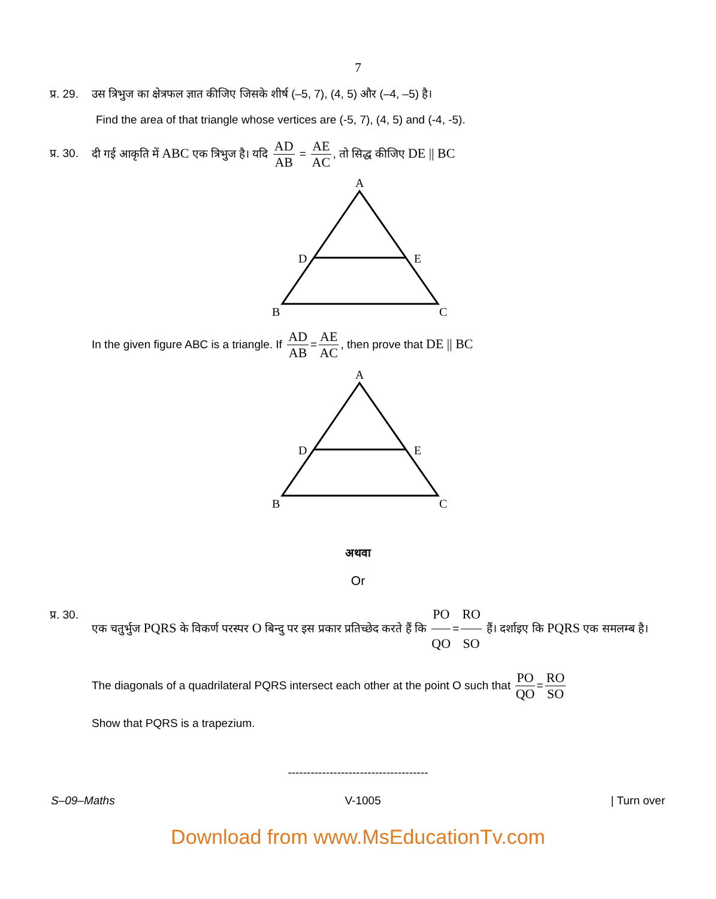7
प्र. 29. उस त्रिभुज का क्षेत्रफल ज्ञात कीजिए जिसके शीर्ष (–5, 7), (4, 5) और (–4, –5) है।
Find the area of that triangle whose vertices are (-5, 7), (4, 5) and (-4, -5).
प्र. 30. दी गई आकृति में ABC एक त्रिभुज है। यदि AD AB = AE AC, तो सिद्ध कीजिए DE || BC
A
D
E
B
C
In the given figure ABC is a triangle. If AD AB = AE AC, then prove that DE || BC
A
D
E
B
C
अथवा
Or
प्र. 30. एक चतुर्भुज PQRS के विकर्ण परस्पर O बिन्दु पर इस प्रकार प्रतिच्छेद करते हैं कि PO QO = RO SO हैं। दर्शाइए कि PQRS एक समलम्ब है।
The diagonals of a quadrilateral PQRS intersect each other at the point O such that PO QO = RO SO
Show that PQRS is a trapezium.
-------------------------------------
S–09–Maths V-1005 | Turn over
Download from www.MsEducationTv.com